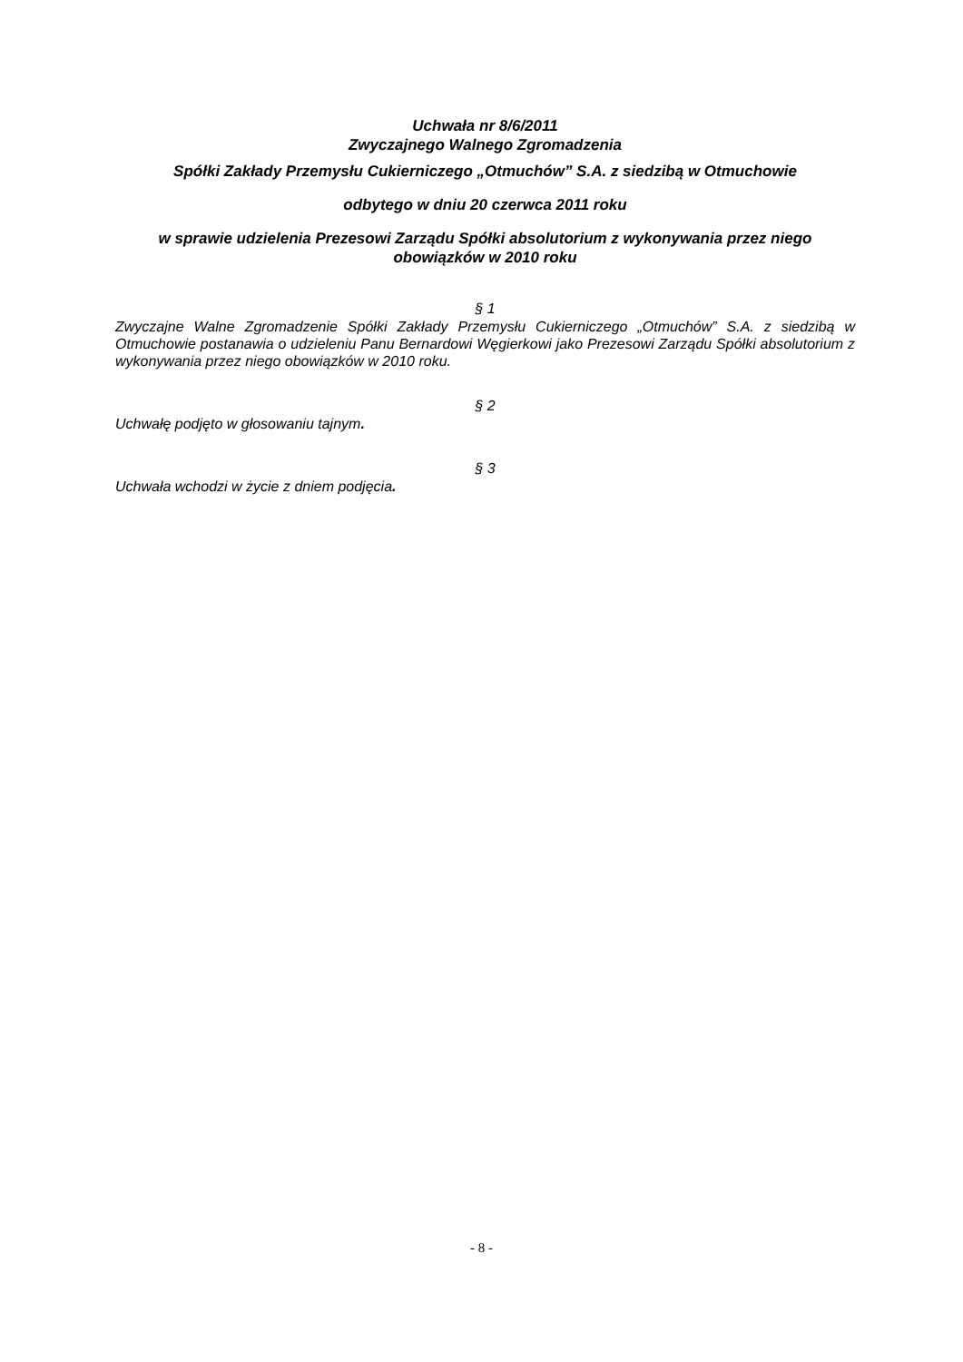Uchwała nr 8/6/2011
Zwyczajnego Walnego Zgromadzenia
Spółki Zakłady Przemysłu Cukierniczego „Otmuchów” S.A. z siedzibą w Otmuchowie
odbytego w dniu 20 czerwca 2011 roku
w sprawie udzielenia Prezesowi Zarządu Spółki absolutorium z wykonywania przez niego obowiązków w 2010 roku
§ 1
Zwyczajne Walne Zgromadzenie Spółki Zakłady Przemysłu Cukierniczego „Otmuchów” S.A. z siedzibą w Otmuchowie postanawia o udzieleniu Panu Bernardowi Węgierkowi jako Prezesowi Zarządu Spółki absolutorium z wykonywania przez niego obowiązków w 2010 roku.
§ 2
Uchwałę podjęto w głosowaniu tajnym.
§ 3
Uchwała wchodzi w życie z dniem podjęcia.
- 8 -